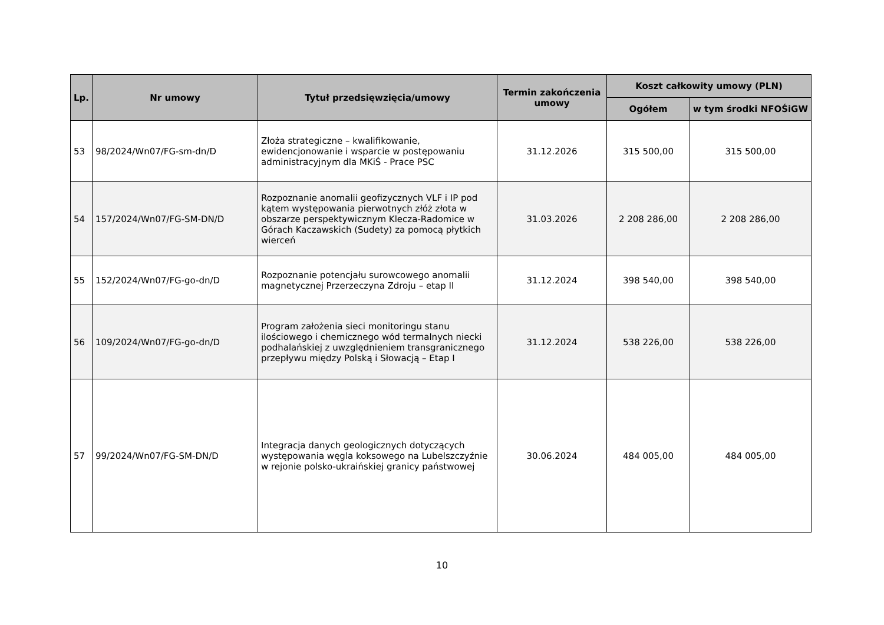| Lp. | Nr umowy | Tytuł przedsięwzięcia/umowy | Termin zakończenia umowy | Koszt całkowity umowy (PLN) | |
| --- | --- | --- | --- | --- | --- |
| | | | | Ogółem | w tym środki NFOŚiGW |
| 53 | 98/2024/Wn07/FG-sm-dn/D | Złoża strategiczne – kwalifikowanie, ewidencjonowanie i wsparcie w postępowaniu administracyjnym dla MKiŚ - Prace PSC | 31.12.2026 | 315 500,00 | 315 500,00 |
| 54 | 157/2024/Wn07/FG-SM-DN/D | Rozpoznanie anomalii geofizycznych VLF i IP pod kątem występowania pierwotnych złóż złota w obszarze perspektywicznym Klecza-Radomice w Górach Kaczawskich (Sudety) za pomocą płytkich wierceń | 31.03.2026 | 2 208 286,00 | 2 208 286,00 |
| 55 | 152/2024/Wn07/FG-go-dn/D | Rozpoznanie potencjału surowcowego anomalii magnetycznej Przerzeczyna Zdroju – etap II | 31.12.2024 | 398 540,00 | 398 540,00 |
| 56 | 109/2024/Wn07/FG-go-dn/D | Program założenia sieci monitoringu stanu ilościowego i chemicznego wód termalnych niecki podhalańskiej z uwzględnieniem transgranicznego przepływu między Polską i Słowacją – Etap I | 31.12.2024 | 538 226,00 | 538 226,00 |
| 57 | 99/2024/Wn07/FG-SM-DN/D | Integracja danych geologicznych dotyczących występowania węgla koksowego na Lubelszczyźnie w rejonie polsko-ukraińskiej granicy państwowej | 30.06.2024 | 484 005,00 | 484 005,00 |
10